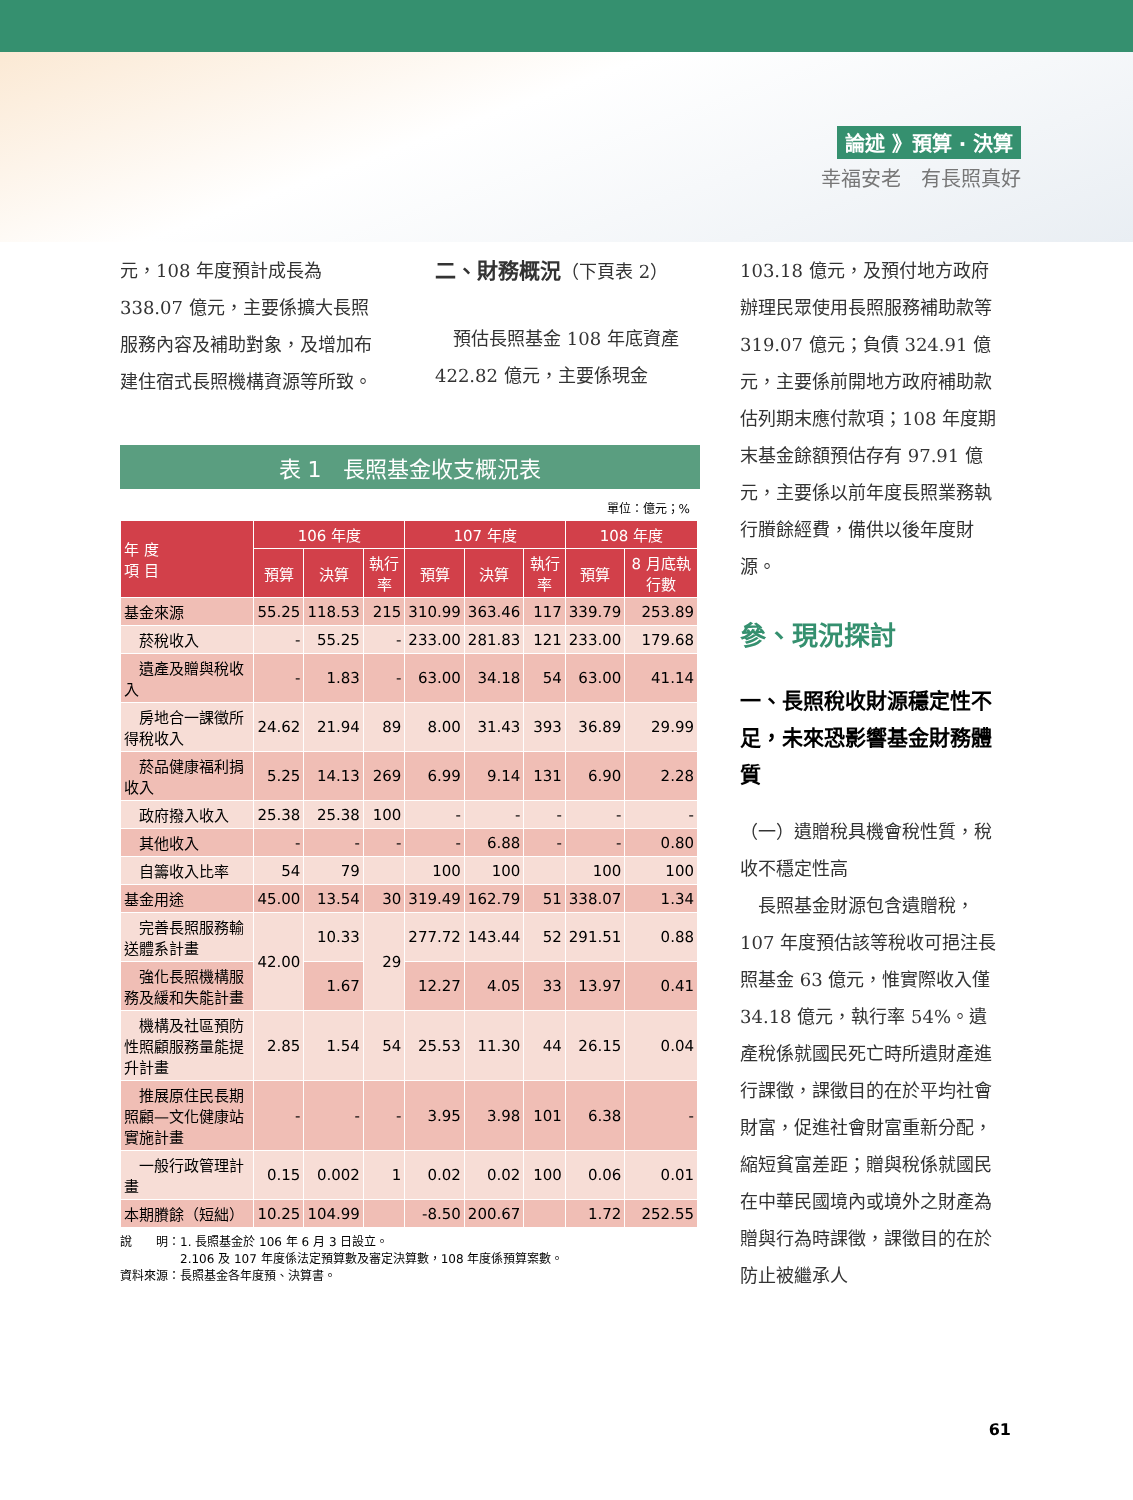論述 》預算 ‧ 決算
幸福安老　有長照真好
元，108 年度預計成長為 338.07 億元，主要係擴大長照服務內容及補助對象，及增加布建住宿式長照機構資源等所致。
二、財務概況（下頁表 2）
　預估長照基金 108 年底資產 422.82 億元，主要係現金
表 1　長照基金收支概況表
單位：億元；%
| 年 度 項 目 | 106 年度 | | | 107 年度 | | | 108 年度 | |
| --- | --- | --- | --- | --- | --- | --- | --- | --- |
| | 預算 | 決算 | 執行率 | 預算 | 決算 | 執行率 | 預算 | 8 月底執行數 |
| 基金來源 | 55.25 | 118.53 | 215 | 310.99 | 363.46 | 117 | 339.79 | 253.89 |
| 菸稅收入 | - | 55.25 | - | 233.00 | 281.83 | 121 | 233.00 | 179.68 |
| 遺產及贈與稅收入 | - | 1.83 | - | 63.00 | 34.18 | 54 | 63.00 | 41.14 |
| 房地合一課徵所得稅收入 | 24.62 | 21.94 | 89 | 8.00 | 31.43 | 393 | 36.89 | 29.99 |
| 菸品健康福利捐收入 | 5.25 | 14.13 | 269 | 6.99 | 9.14 | 131 | 6.90 | 2.28 |
| 政府撥入收入 | 25.38 | 25.38 | 100 | - | - | - | - | - |
| 其他收入 | - | - | - | - | 6.88 | - | - | 0.80 |
| 自籌收入比率 | 54 | 79 | | 100 | 100 | | 100 | 100 |
| 基金用途 | 45.00 | 13.54 | 30 | 319.49 | 162.79 | 51 | 338.07 | 1.34 |
| 完善長照服務輸送體系計畫 | 42.00 | 10.33 | 29 | 277.72 | 143.44 | 52 | 291.51 | 0.88 |
| 強化長照機構服務及緩和失能計畫 | | 1.67 | | 12.27 | 4.05 | 33 | 13.97 | 0.41 |
| 機構及社區預防性照顧服務量能提升計畫 | 2.85 | 1.54 | 54 | 25.53 | 11.30 | 44 | 26.15 | 0.04 |
| 推展原住民長期照顧—文化健康站實施計畫 | - | - | - | 3.95 | 3.98 | 101 | 6.38 | - |
| 一般行政管理計畫 | 0.15 | 0.002 | 1 | 0.02 | 0.02 | 100 | 0.06 | 0.01 |
| 本期賸餘（短絀） | 10.25 | 104.99 | | -8.50 | 200.67 | | 1.72 | 252.55 |
說　　明：1. 長照基金於 106 年 6 月 3 日設立。
　　　　　2.106 及 107 年度係法定預算數及審定決算數，108 年度係預算案數。
資料來源：長照基金各年度預、決算書。
103.18 億元，及預付地方政府辦理民眾使用長照服務補助款等 319.07 億元；負債 324.91 億元，主要係前開地方政府補助款估列期末應付款項；108 年度期末基金餘額預估存有 97.91 億元，主要係以前年度長照業務執行賸餘經費，備供以後年度財源。
參、現況探討
一、長照稅收財源穩定性不足，未來恐影響基金財務體質
（一）遺贈稅具機會稅性質，稅收不穩定性高
　長照基金財源包含遺贈稅，107 年度預估該等稅收可挹注長照基金 63 億元，惟實際收入僅 34.18 億元，執行率 54%。遺產稅係就國民死亡時所遺財產進行課徵，課徵目的在於平均社會財富，促進社會財富重新分配，縮短貧富差距；贈與稅係就國民在中華民國境內或境外之財產為贈與行為時課徵，課徵目的在於防止被繼承人
61